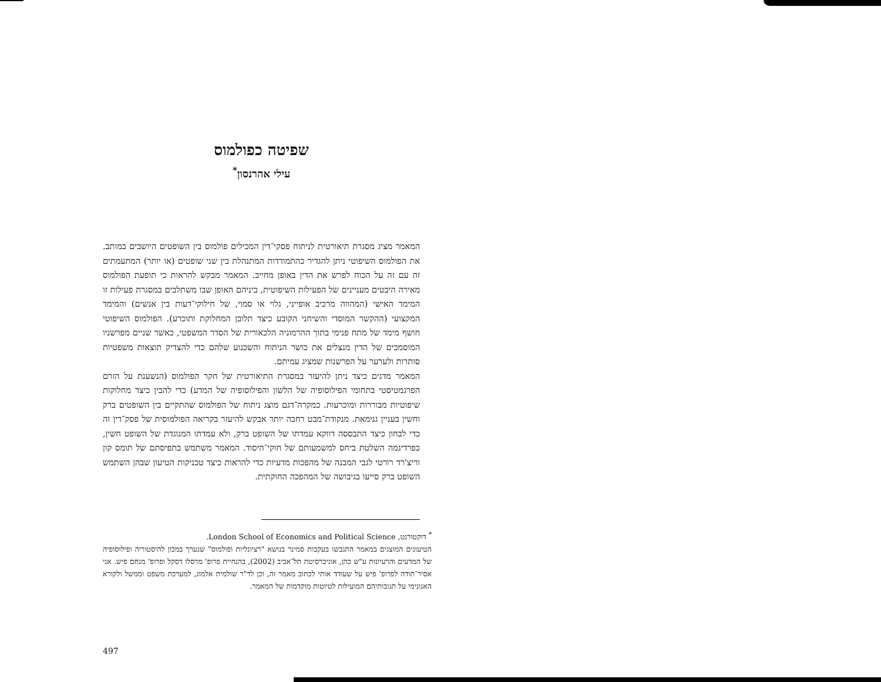שפיטה כפולמוס
עילי אהרנסון<sup>*</sup>
המאמר מציג מסגרת תיאורטית לניתוח פסקי־דין המכילים פולמוס בין השופטים היושבים במותב. את הפולמוס השיפוטי ניתן להגדיר כהתמודדות המתנהלת בין שני שופטים (או יותר) המתעמתים זה עם זה על הכוח לפרש את הדין באופן מחייב. המאמר מבקש להראות כי תופעת הפולמוס מאירה היבטים מעניינים של הפעילות השיפוטית, ביניהם האופן שבו משתלבים במסגרת פעילות זו המימד האישי (המהווה מרכיב אופייני, גלוי או סמוי, של חילוקי־דעות בין אנשים) והמימד המקצועי (ההקשר המוסדי והשיחני הקובע כיצד תלובן המחלוקת ותוכרע). הפולמוס השיפוטי חושף מימד של מתח פנימי בתוך ההרמוניה הלכאורית של הסדר המשפטי, כאשר שניים מפרשניו המוסמכים של הדין מנצלים את כושר הניתוח והשכנוע שלהם כדי להצדיק תוצאות משפטיות סותרות ולערער על הפרשנות שמציג עמיתם.
המאמר מדגים כיצד ניתן להיעזר במסגרת התיאורטית של חקר הפולמוס (הנשענת על הזרם הפרגמטיסטי בתחומי הפילוסופיה של הלשון והפילוסופיה של המדע) כדי להבין כיצד מחלוקות שיפוטיות מבוררות ומוכרעות. כמקרה־דגם מוצג ניתוח של הפולמוס שהתקיים בין השופטים ברק וחשין בעניין גנימאת. מנקודת־מבט רחבה יותר אבקש להיעזר בקריאה הפולמוסית של פסק־דין זה כדי לבחון כיצד התבססה דווקא עמדתו של השופט ברק, ולא עמדתו המנוגדת של השופט חשין, כפרדיגמה השלטת ביחס למשמעותם של חוקי־היסוד. המאמר משתמש בתפיסתם של תומס קון וריצ'רד רורטי לגבי המבנה של מהפכות מדעיות כדי להראות כיצד טכניקות הטיעון שבהן השתמש השופט ברק סייעו בגיבושה של המהפכה החוקתית.
<sup>*</sup> דוקטורנט, London School of Economics and Political Science.
הטיעונים המוצגים במאמר התגבשו בעקבות סמינר בנושא "רציונליות ופולמוס" שנערך במכון להיסטוריה ופילוסופיה של המדעים והרעיונות ע"ש כהן, אוניברסיטת תל־אביב (2002), בהנחיית פרופ' מרסלו דסקל ופרופ' מנחם פיש. אני אסיר־תודה לפרופ' פיש על שעודד אותי לכתוב מאמר זה, וכן לד"ר שולמית אלמוג, למערכת משפט וממשל ולקורא האנונימי על תגובותיהם המועילות לטיוטות מוקדמות של המאמר.
497